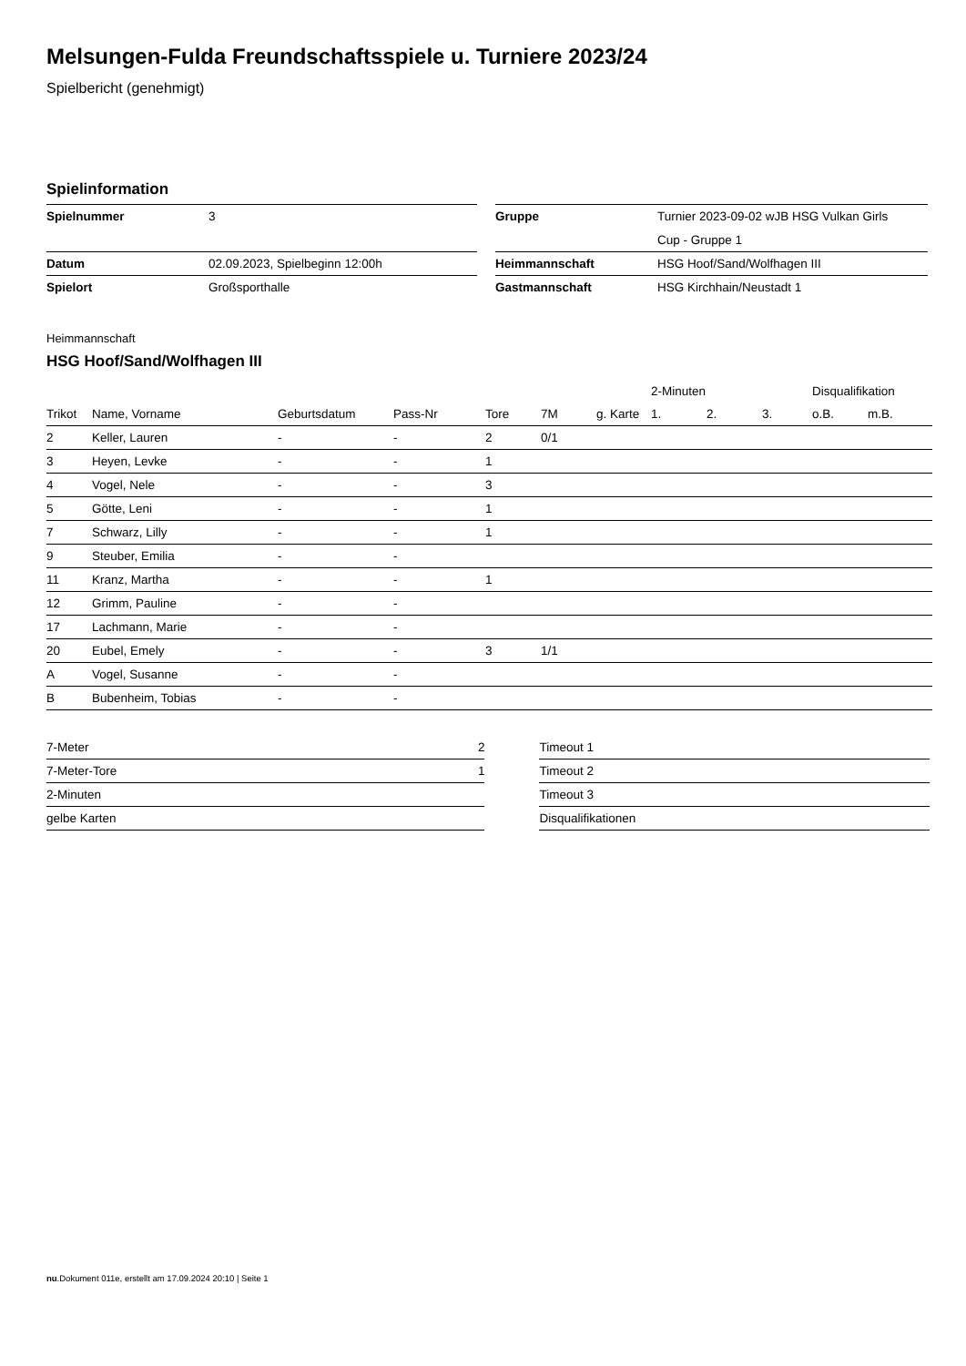Melsungen-Fulda Freundschaftsspiele u. Turniere 2023/24
Spielbericht (genehmigt)
Spielinformation
| Spielnummer | 3 | | Gruppe | Turnier 2023-09-02 wJB HSG Vulkan Girls Cup - Gruppe 1 |
| Datum | 02.09.2023, Spielbeginn 12:00h | | Heimmannschaft | HSG Hoof/Sand/Wolfhagen III |
| Spielort | Großsporthalle | | Gastmannschaft | HSG Kirchhain/Neustadt 1 |
Heimmannschaft
HSG Hoof/Sand/Wolfhagen III
| | | | | | | | 2-Minuten | | | Disqualifikation | |
| --- | --- | --- | --- | --- | --- | --- | --- | --- | --- | --- | --- |
| Trikot | Name, Vorname | Geburtsdatum | Pass-Nr | Tore | 7M | g. Karte | 1. | 2. | 3. | o.B. | m.B. |
| 2 | Keller, Lauren | - | - | 2 | 0/1 | | | | | | |
| 3 | Heyen, Levke | - | - | 1 | | | | | | | |
| 4 | Vogel, Nele | - | - | 3 | | | | | | | |
| 5 | Götte, Leni | - | - | 1 | | | | | | | |
| 7 | Schwarz, Lilly | - | - | 1 | | | | | | | |
| 9 | Steuber, Emilia | - | - | | | | | | | | |
| 11 | Kranz, Martha | - | - | 1 | | | | | | | |
| 12 | Grimm, Pauline | - | - | | | | | | | | |
| 17 | Lachmann, Marie | - | - | | | | | | | | |
| 20 | Eubel, Emely | - | - | 3 | 1/1 | | | | | | |
| A | Vogel, Susanne | - | - | | | | | | | | |
| B | Bubenheim, Tobias | - | - | | | | | | | | |
| 7-Meter | 2 |
| 7-Meter-Tore | 1 |
| 2-Minuten | |
| gelbe Karten | |
| Timeout 1 |
| Timeout 2 |
| Timeout 3 |
| Disqualifikationen |
nu.Dokument 011e, erstellt am 17.09.2024 20:10 | Seite 1